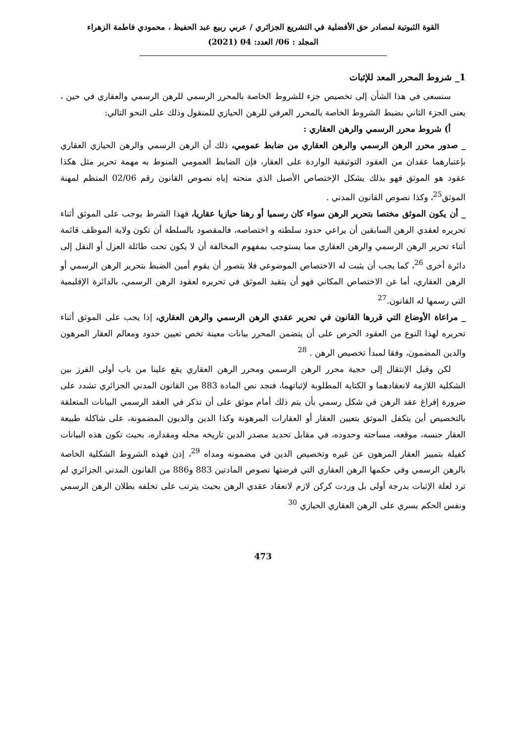القوة الثبوتية لمصادر حق الأفضلية في التشريع الجزائري / عربي ربيع عبد الحفيظ ، محمودي فاطمة الزهراء
المجلد : 06/ العدد: 04 (2021)
1_ شروط المحرر المعد للإثبات
سنسعى في هذا الشأن إلى تخصيص جزء للشروط الخاصة بالمحرر الرسمي للرهن الرسمي والعقاري في حين ، يعنى الجزء الثاني بضبط الشروط الخاصة بالمحرر العرفي للرهن الحيازي للمنقول وذلك على النحو التالي:
أ) شروط محرر الرسمي والرهن العقاري :
_ صدور محرر الرهن الرسمي والرهن العقاري من ضابط عمومي، ذلك أن الرهن الرسمي والرهن الحيازي العقاري بإعتبارهما عقدان من العقود التوثيقية الواردة على العقار، فإن الضابط العمومي المنوط به مهمة تحرير مثل هكذا عقود هو الموثق فهو بذلك يشكل الإختصاص الأصيل الذي منحته إياه نصوص القانون رقم 02/06 المنظم لمهنة الموثق<sup>25</sup>، وكذا نصوص القانون المدني .
_ أن يكون الموثق مختصا بتحرير الرهن سواء كان رسميا أو رهنا حيازيا عقاريا، فهذا الشرط يوجب على الموثق أثناء تحريره لعقدي الرهن السابقين أن يراعي حدود سلطته و اختصاصه، فالمقصود بالسلطة أن تكون ولاية الموظف قائمة أثناء تحرير الرهن الرسمي والرهن العقاري مما يستوجب بمفهوم المخالفة أن لا يكون تحت طائلة العزل أو النقل إلى دائرة أخرى <sup>26</sup>، كما يجب أن يثبت له الاختصاص الموضوعي فلا يتصور أن يقوم أمين الضبط بتحرير الرهن الرسمي أو الرهن العقاري، أما عن الاختصاص المكاني فهو أن يتقيد الموثق في تحريره لعقود الرهن الرسمي، بالدائرة الإقليمية التي رسمها له القانون.<sup>27</sup>
_ مراعاة الأوضاع التي قررها القانون في تحرير عقدي الرهن الرسمي والرهن العقاري، إذا يجب على الموثق أثناء تحريره لهذا النوع من العقود الحرص على أن يتضمن المحرر بيانات معينة تخص تعيين حدود ومعالم العقار المرهون والدين المضمون، وفقا لمبدأ تخصيص الرهن . <sup>28</sup>
لكن وقبل الإنتقال إلى حجية محرر الرهن الرسمي ومحرر الرهن العقاري يقع علينا من باب أولى الفرز بين الشكلية اللازمة لانعقادهما و الكتابة المطلوبة لإثباتهما، فنجد نص المادة 883 من القانون المدني الجزائري تشدد على ضرورة إفراغ عقد الرهن في شكل رسمي بأن يتم ذلك أمام موثق على أن تذكر في العقد الرسمي البيانات المتعلقة بالتخصيص أين يتكفل الموثق بتعيين العقار أو العقارات المرهونة وكذا الدين والديون المضمونة، على شاكلة طبيعة العقار جنسه، موقعه، مساحته وحدوده، في مقابل تحديد مصدر الدين تاريخه محله ومقداره، بحيث تكون هذه البيانات كفيلة بتمييز العقار المرهون عن غيره وتخصيص الدين في مضمونه ومداه <sup>29</sup>، إذن فهذه الشروط الشكلية الخاصة بالرهن الرسمي وفي حكمها الرهن العقاري التي فرضتها نصوص المادتين 883 و886 من القانون المدني الجزائري لم ترد لعلة الإثبات بدرجة أولى بل وردت كركن لازم لانعقاد عقدي الرهن بحيث يترتب على تخلفه بطلان الرهن الرسمي ونفس الحكم يسري على الرهن العقاري الحيازي <sup>30</sup>
473